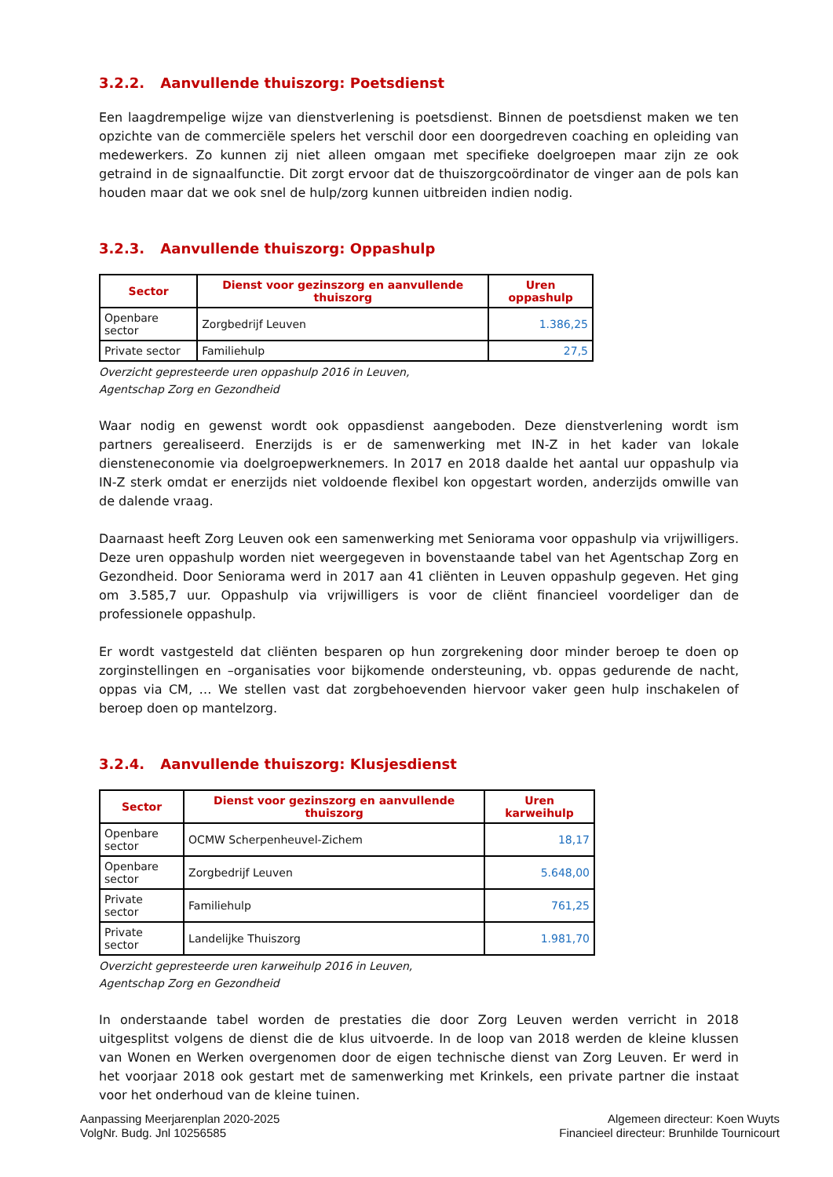3.2.2. Aanvullende thuiszorg: Poetsdienst
Een laagdrempelige wijze van dienstverlening is poetsdienst. Binnen de poetsdienst maken we ten opzichte van de commerciële spelers het verschil door een doorgedreven coaching en opleiding van medewerkers. Zo kunnen zij niet alleen omgaan met specifieke doelgroepen maar zijn ze ook getraind in de signaalfunctie. Dit zorgt ervoor dat de thuiszorgcoördinator de vinger aan de pols kan houden maar dat we ook snel de hulp/zorg kunnen uitbreiden indien nodig.
3.2.3. Aanvullende thuiszorg: Oppashulp
| Sector | Dienst voor gezinszorg en aanvullende thuiszorg | Uren oppashulp |
| --- | --- | --- |
| Openbare sector | Zorgbedrijf Leuven | 1.386,25 |
| Private sector | Familiehulp | 27,5 |
Overzicht gepresteerde uren oppashulp 2016 in Leuven,
Agentschap Zorg en Gezondheid
Waar nodig en gewenst wordt ook oppasdienst aangeboden. Deze dienstverlening wordt ism partners gerealiseerd. Enerzijds is er de samenwerking met IN-Z in het kader van lokale diensteneconomie via doelgroepwerknemers. In 2017 en 2018 daalde het aantal uur oppashulp via IN-Z sterk omdat er enerzijds niet voldoende flexibel kon opgestart worden, anderzijds omwille van de dalende vraag.
Daarnaast heeft Zorg Leuven ook een samenwerking met Seniorama voor oppashulp via vrijwilligers. Deze uren oppashulp worden niet weergegeven in bovenstaande tabel van het Agentschap Zorg en Gezondheid. Door Seniorama werd in 2017 aan 41 cliënten in Leuven oppashulp gegeven. Het ging om 3.585,7 uur. Oppashulp via vrijwilligers is voor de cliënt financieel voordeliger dan de professionele oppashulp.
Er wordt vastgesteld dat cliënten besparen op hun zorgrekening door minder beroep te doen op zorginstellingen en –organisaties voor bijkomende ondersteuning, vb. oppas gedurende de nacht, oppas via CM, … We stellen vast dat zorgbehoevenden hiervoor vaker geen hulp inschakelen of beroep doen op mantelzorg.
3.2.4. Aanvullende thuiszorg: Klusjesdienst
| Sector | Dienst voor gezinszorg en aanvullende thuiszorg | Uren karweihulp |
| --- | --- | --- |
| Openbare sector | OCMW Scherpenheuvel-Zichem | 18,17 |
| Openbare sector | Zorgbedrijf Leuven | 5.648,00 |
| Private sector | Familiehulp | 761,25 |
| Private sector | Landelijke Thuiszorg | 1.981,70 |
Overzicht gepresteerde uren karweihulp 2016 in Leuven,
Agentschap Zorg en Gezondheid
In onderstaande tabel worden de prestaties die door Zorg Leuven werden verricht in 2018 uitgesplitst volgens de dienst die de klus uitvoerde. In de loop van 2018 werden de kleine klussen van Wonen en Werken overgenomen door de eigen technische dienst van Zorg Leuven. Er werd in het voorjaar 2018 ook gestart met de samenwerking met Krinkels, een private partner die instaat voor het onderhoud van de kleine tuinen.
Aanpassing Meerjarenplan 2020-2025
VolgNr. Budg. Jnl 10256585
Algemeen directeur: Koen Wuyts
Financieel directeur: Brunhilde Tournicourt